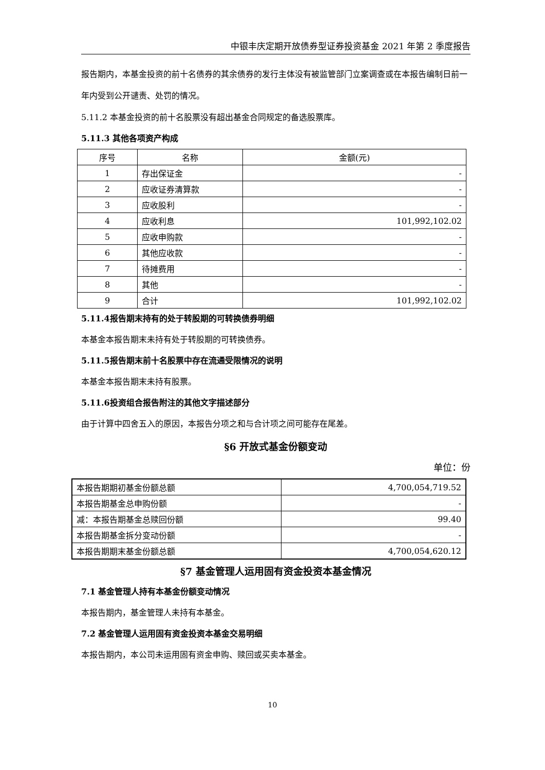中银丰庆定期开放债券型证券投资基金 2021 年第 2 季度报告
报告期内，本基金投资的前十名债券的其余债券的发行主体没有被监管部门立案调查或在本报告编制日前一年内受到公开谴责、处罚的情况。
5.11.2 本基金投资的前十名股票没有超出基金合同规定的备选股票库。
5.11.3 其他各项资产构成
| 序号 | 名称 | 金额(元) |
| --- | --- | --- |
| 1 | 存出保证金 | - |
| 2 | 应收证券清算款 | - |
| 3 | 应收股利 | - |
| 4 | 应收利息 | 101,992,102.02 |
| 5 | 应收申购款 | - |
| 6 | 其他应收款 | - |
| 7 | 待摊费用 | - |
| 8 | 其他 | - |
| 9 | 合计 | 101,992,102.02 |
5.11.4报告期末持有的处于转股期的可转换债券明细
本基金本报告期末未持有处于转股期的可转换债券。
5.11.5报告期末前十名股票中存在流通受限情况的说明
本基金本报告期末未持有股票。
5.11.6投资组合报告附注的其他文字描述部分
由于计算中四舍五入的原因，本报告分项之和与合计项之间可能存在尾差。
§6 开放式基金份额变动
单位：份
| 本报告期期初基金份额总额 | 4,700,054,719.52 |
| 本报告期基金总申购份额 | - |
| 减：本报告期基金总赎回份额 | 99.40 |
| 本报告期基金拆分变动份额 | - |
| 本报告期期末基金份额总额 | 4,700,054,620.12 |
§7 基金管理人运用固有资金投资本基金情况
7.1 基金管理人持有本基金份额变动情况
本报告期内，基金管理人未持有本基金。
7.2 基金管理人运用固有资金投资本基金交易明细
本报告期内，本公司未运用固有资金申购、赎回或买卖本基金。
10